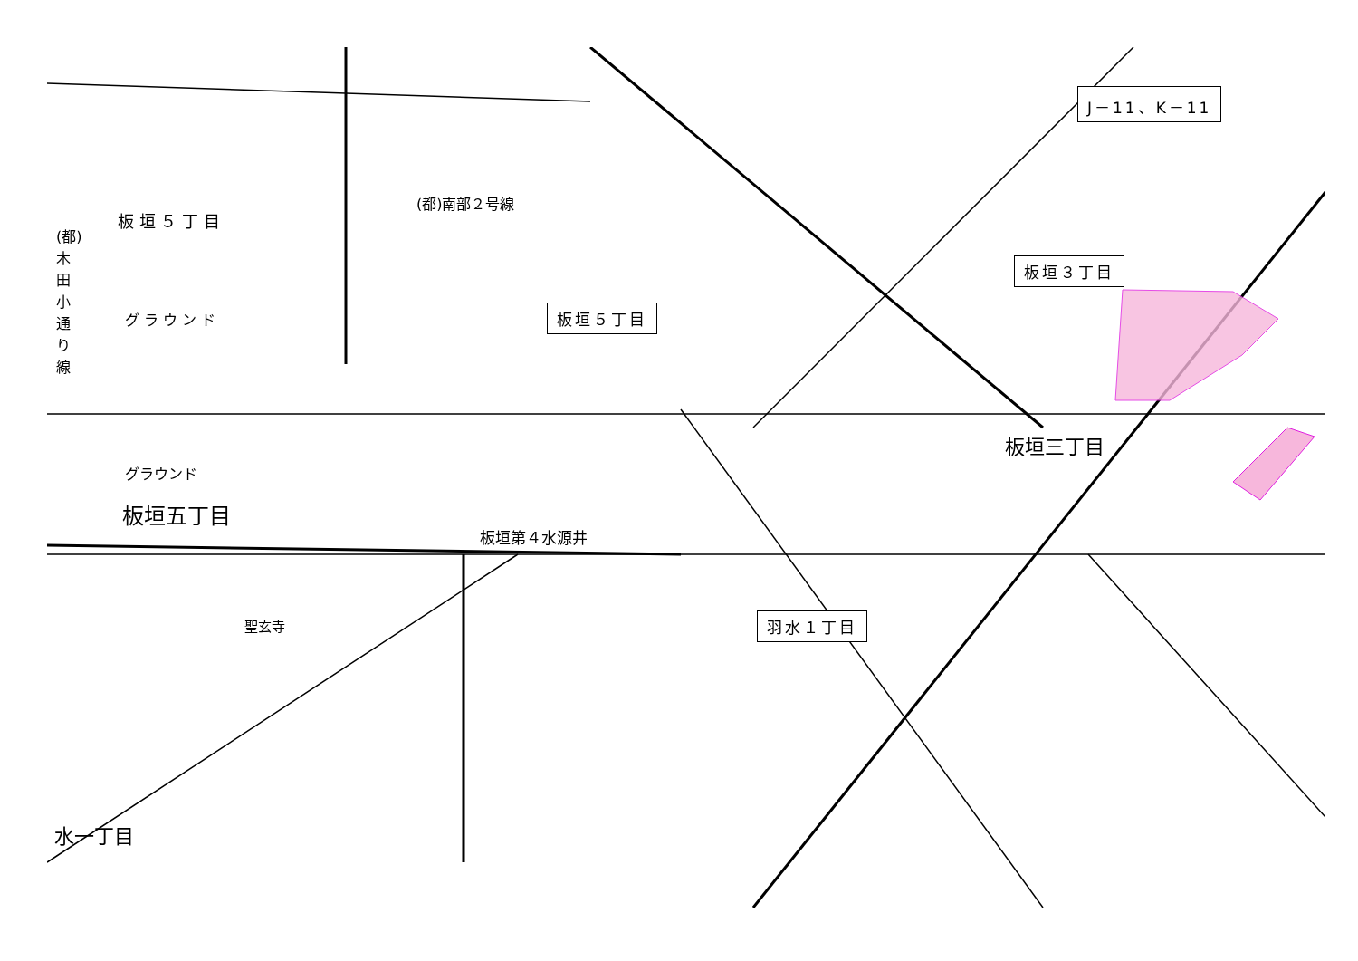J－11、K－11
板垣３丁目
板垣５丁目
羽水１丁目
(都)南部２号線
板 垣 ５ 丁 目
グ ラ ウ ン ド
(都)木田小通り線
グラウンド
板垣五丁目
板垣第４水源井
板垣三丁目
水一丁目
聖玄寺